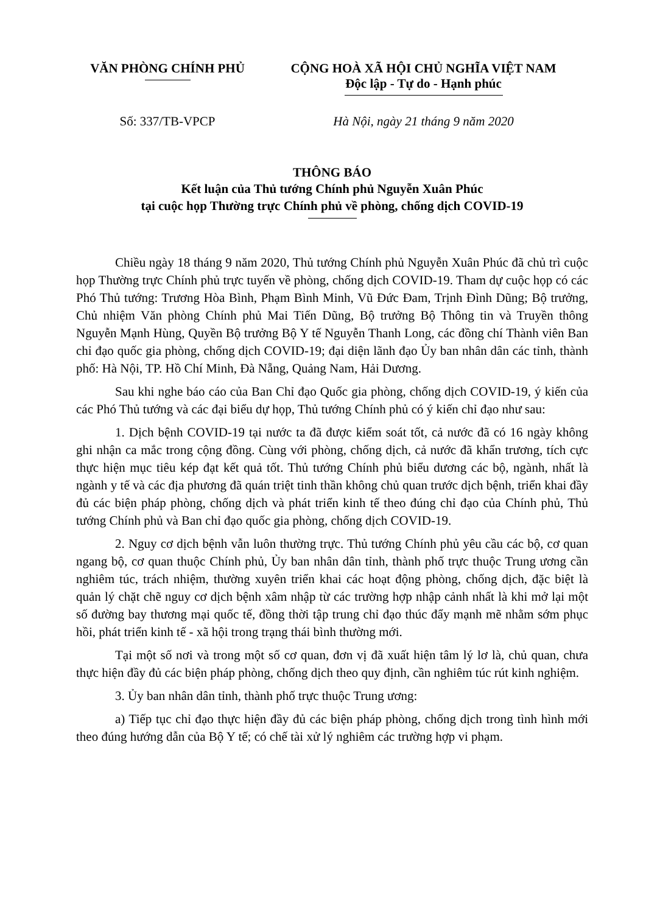VĂN PHÒNG CHÍNH PHỦ CỘNG HOÀ XÃ HỘI CHỦ NGHĨA VIỆT NAM
Độc lập - Tự do - Hạnh phúc
Số: 337/TB-VPCP Hà Nội, ngày 21 tháng 9 năm 2020
THÔNG BÁO
Kết luận của Thủ tướng Chính phủ Nguyễn Xuân Phúc
tại cuộc họp Thường trực Chính phủ về phòng, chống dịch COVID-19
Chiều ngày 18 tháng 9 năm 2020, Thủ tướng Chính phủ Nguyễn Xuân Phúc đã chủ trì cuộc họp Thường trực Chính phủ trực tuyến về phòng, chống dịch COVID-19. Tham dự cuộc họp có các Phó Thủ tướng: Trương Hòa Bình, Phạm Bình Minh, Vũ Đức Đam, Trịnh Đình Dũng; Bộ trưởng, Chủ nhiệm Văn phòng Chính phủ Mai Tiến Dũng, Bộ trưởng Bộ Thông tin và Truyền thông Nguyễn Mạnh Hùng, Quyền Bộ trưởng Bộ Y tế Nguyễn Thanh Long, các đồng chí Thành viên Ban chỉ đạo quốc gia phòng, chống dịch COVID-19; đại diện lãnh đạo Ủy ban nhân dân các tỉnh, thành phố: Hà Nội, TP. Hồ Chí Minh, Đà Nẵng, Quảng Nam, Hải Dương.
Sau khi nghe báo cáo của Ban Chỉ đạo Quốc gia phòng, chống dịch COVID-19, ý kiến của các Phó Thủ tướng và các đại biểu dự họp, Thủ tướng Chính phủ có ý kiến chỉ đạo như sau:
1. Dịch bệnh COVID-19 tại nước ta đã được kiểm soát tốt, cả nước đã có 16 ngày không ghi nhận ca mắc trong cộng đồng. Cùng với phòng, chống dịch, cả nước đã khẩn trương, tích cực thực hiện mục tiêu kép đạt kết quả tốt. Thủ tướng Chính phủ biểu dương các bộ, ngành, nhất là ngành y tế và các địa phương đã quán triệt tinh thần không chủ quan trước dịch bệnh, triển khai đầy đủ các biện pháp phòng, chống dịch và phát triển kinh tế theo đúng chỉ đạo của Chính phủ, Thủ tướng Chính phủ và Ban chỉ đạo quốc gia phòng, chống dịch COVID-19.
2. Nguy cơ dịch bệnh vẫn luôn thường trực. Thủ tướng Chính phủ yêu cầu các bộ, cơ quan ngang bộ, cơ quan thuộc Chính phủ, Ủy ban nhân dân tỉnh, thành phố trực thuộc Trung ương cần nghiêm túc, trách nhiệm, thường xuyên triển khai các hoạt động phòng, chống dịch, đặc biệt là quản lý chặt chẽ nguy cơ dịch bệnh xâm nhập từ các trường hợp nhập cảnh nhất là khi mở lại một số đường bay thương mại quốc tế, đồng thời tập trung chỉ đạo thúc đẩy mạnh mẽ nhằm sớm phục hồi, phát triển kinh tế - xã hội trong trạng thái bình thường mới.
Tại một số nơi và trong một số cơ quan, đơn vị đã xuất hiện tâm lý lơ là, chủ quan, chưa thực hiện đầy đủ các biện pháp phòng, chống dịch theo quy định, cần nghiêm túc rút kinh nghiệm.
3. Ủy ban nhân dân tỉnh, thành phố trực thuộc Trung ương:
a) Tiếp tục chỉ đạo thực hiện đầy đủ các biện pháp phòng, chống dịch trong tình hình mới theo đúng hướng dẫn của Bộ Y tế; có chế tài xử lý nghiêm các trường hợp vi phạm.